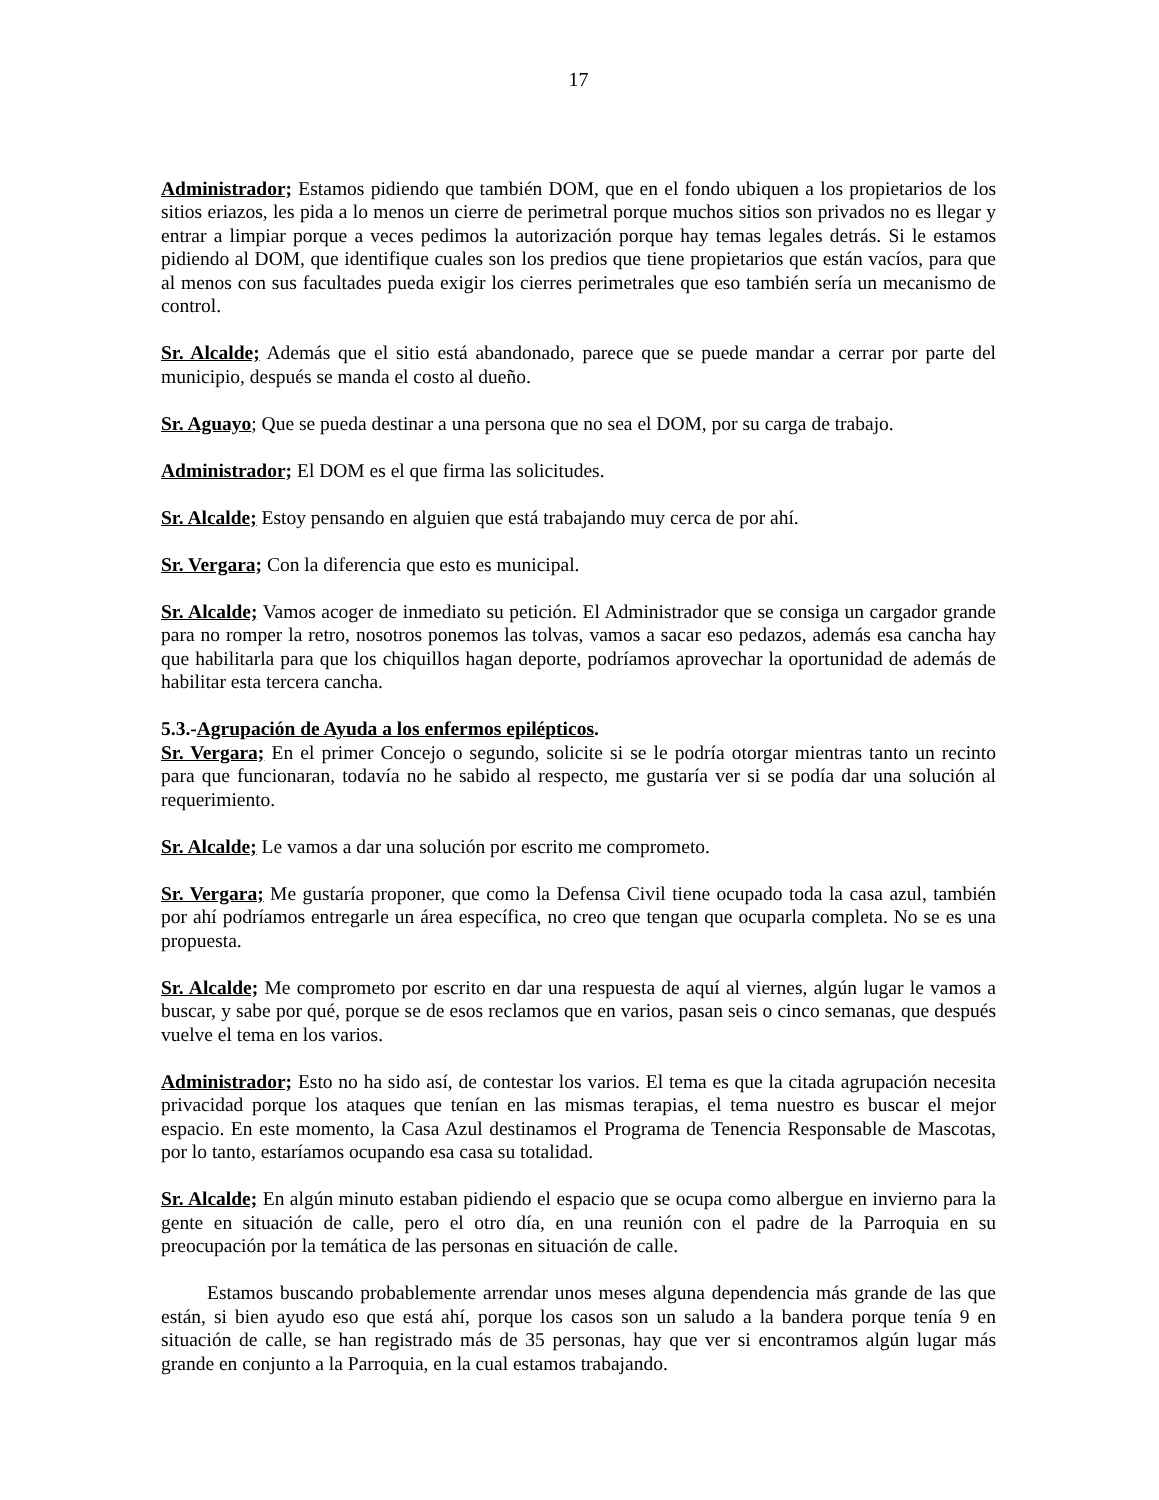17
Administrador; Estamos pidiendo que también DOM, que en el fondo ubiquen a los propietarios de los sitios eriazos, les pida a lo menos un cierre de perimetral porque muchos sitios son privados no es llegar y entrar a limpiar porque a veces pedimos la autorización porque hay temas legales detrás. Si le estamos pidiendo al DOM, que identifique cuales son los predios que tiene propietarios que están vacíos, para que al menos con sus facultades pueda exigir los cierres perimetrales que eso también sería un mecanismo de control.
Sr. Alcalde; Además que el sitio está abandonado, parece que se puede mandar a cerrar por parte del municipio, después se manda el costo al dueño.
Sr. Aguayo; Que se pueda destinar a una persona que no sea el DOM, por su carga de trabajo.
Administrador; El DOM es el que firma las solicitudes.
Sr. Alcalde; Estoy pensando en alguien que está trabajando muy cerca de por ahí.
Sr. Vergara; Con la diferencia que esto es municipal.
Sr. Alcalde; Vamos acoger de inmediato su petición. El Administrador que se consiga un cargador grande para no romper la retro, nosotros ponemos las tolvas, vamos a sacar eso pedazos, además esa cancha hay que habilitarla para que los chiquillos hagan deporte, podríamos aprovechar la oportunidad de además de habilitar esta tercera cancha.
5.3.-Agrupación de Ayuda a los enfermos epilépticos.
Sr. Vergara; En el primer Concejo o segundo, solicite si se le podría otorgar mientras tanto un recinto para que funcionaran, todavía no he sabido al respecto, me gustaría ver si se podía dar una solución al requerimiento.
Sr. Alcalde; Le vamos a dar una solución por escrito me comprometo.
Sr. Vergara; Me gustaría proponer, que como la Defensa Civil tiene ocupado toda la casa azul, también por ahí podríamos entregarle un área específica, no creo que tengan que ocuparla completa. No se es una propuesta.
Sr. Alcalde; Me comprometo por escrito en dar una respuesta de aquí al viernes, algún lugar le vamos a buscar, y sabe por qué, porque se de esos reclamos que en varios, pasan seis o cinco semanas, que después vuelve el tema en los varios.
Administrador; Esto no ha sido así, de contestar los varios. El tema es que la citada agrupación necesita privacidad porque los ataques que tenían en las mismas terapias, el tema nuestro es buscar el mejor espacio. En este momento, la Casa Azul destinamos el Programa de Tenencia Responsable de Mascotas, por lo tanto, estaríamos ocupando esa casa su totalidad.
Sr. Alcalde; En algún minuto estaban pidiendo el espacio que se ocupa como albergue en invierno para la gente en situación de calle, pero el otro día, en una reunión con el padre de la Parroquia en su preocupación por la temática de las personas en situación de calle.
Estamos buscando probablemente arrendar unos meses alguna dependencia más grande de las que están, si bien ayudo eso que está ahí, porque los casos son un saludo a la bandera porque tenía 9 en situación de calle, se han registrado más de 35 personas, hay que ver si encontramos algún lugar más grande en conjunto a la Parroquia, en la cual estamos trabajando.